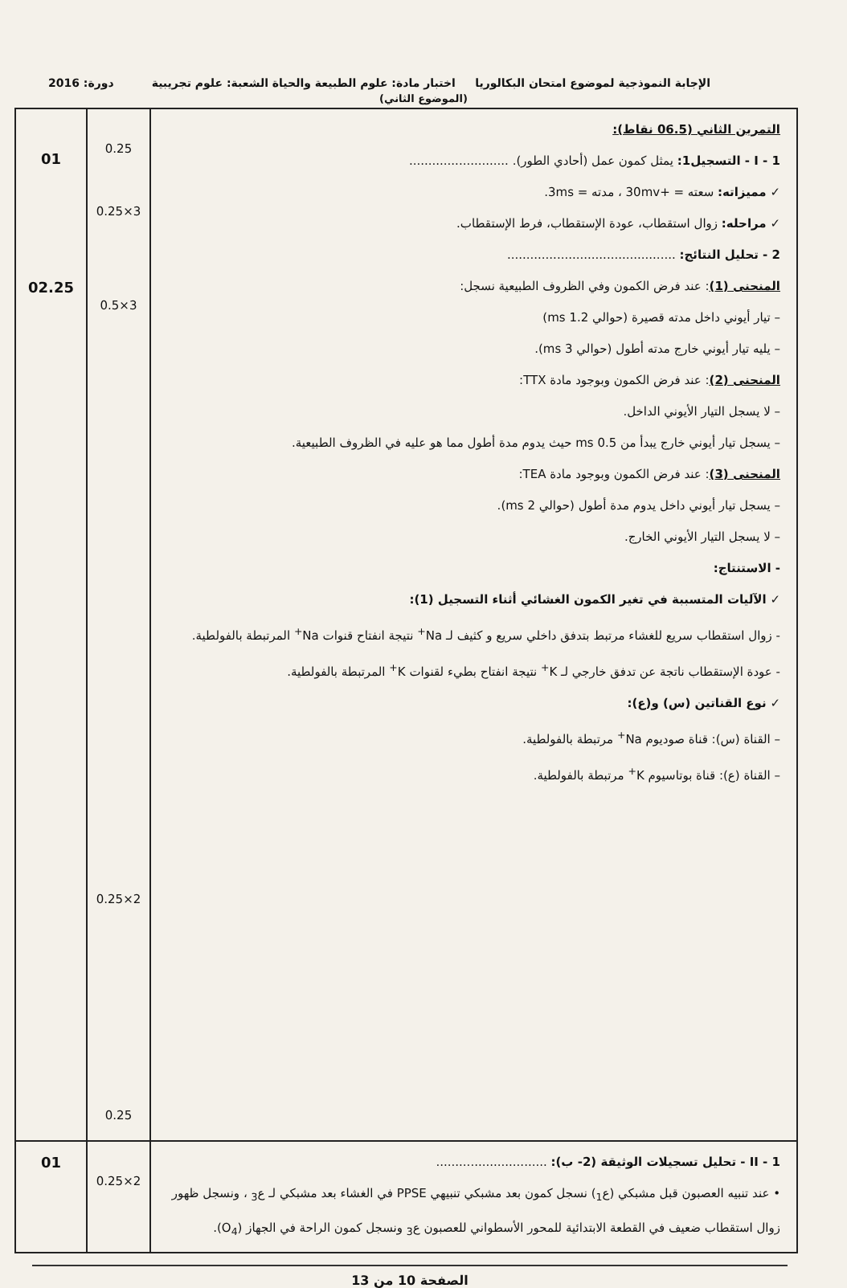الإجابة النموذجية لموضوع امتحان البكالوريا اختبار مادة: علوم الطبيعة والحياة الشعبة: علوم تجريبية دورة: 2016
(الموضوع الثاني)
| التمرين الثاني (06.5 نقاط): I - 1 - التسجيل1: يمثل كمون عمل (أحادي الطور). .......................... ✓ مميزاته: سعته = +30mv ، مدته = 3ms. ✓ مراحله: زوال استقطاب، عودة الإستقطاب، فرط الإستقطاب. 2 - تحليل النتائج: ............................................ المنحنى (1) : عند فرض الكمون وفي الظروف الطبيعية نسجل: – تيار أيوني داخل مدته قصيرة (حوالي 1.2 ms) – يليه تيار أيوني خارج مدته أطول (حوالي 3 ms). المنحنى (2) : عند فرض الكمون وبوجود مادة TTX: – لا يسجل التيار الأيوني الداخل. – يسجل تيار أيوني خارج يبدأ من 0.5 ms حيث يدوم مدة أطول مما هو عليه في الظروف الطبيعية. المنحنى (3) : عند فرض الكمون وبوجود مادة TEA: – يسجل تيار أيوني داخل يدوم مدة أطول (حوالي 2 ms). – لا يسجل التيار الأيوني الخارج. - الاستنتاج: ✓ الآليات المتسببة في تغير الكمون الغشائي أثناء التسجيل (1): - زوال استقطاب سريع للغشاء مرتبط بتدفق داخلي سريع و كثيف لـ Na<sup>+</sup> نتيجة انفتاح قنوات Na<sup>+</sup> المرتبطة بالفولطية. - عودة الإستقطاب ناتجة عن تدفق خارجي لـ K<sup>+</sup> نتيجة انفتاح بطيء لقنوات K<sup>+</sup> المرتبطة بالفولطية. ✓ نوع القناتين (س) و(ع): – القناة (س): قناة صوديوم Na<sup>+</sup> مرتبطة بالفولطية. – القناة (ع): قناة بوتاسيوم K<sup>+</sup> مرتبطة بالفولطية. | 0.25 3×0.25 3×0.5 2×0.25 0.25 | 01 02.25 |
| II - 1 - تحليل تسجيلات الوثيقة (2- ب): ............................. • عند تنبيه العصبون قبل مشبكي (ع<sub>1</sub>) نسجل كمون بعد مشبكي تنبيهي PPSE في الغشاء بعد مشبكي لـ ع<sub>3</sub> ، ونسجل ظهور زوال استقطاب ضعيف في القطعة الابتدائية للمحور الأسطواني للعصبون ع<sub>3</sub> ونسجل كمون الراحة في الجهاز (O<sub>4</sub>). | 2×0.25 | 01 |
الصفحة 10 من 13